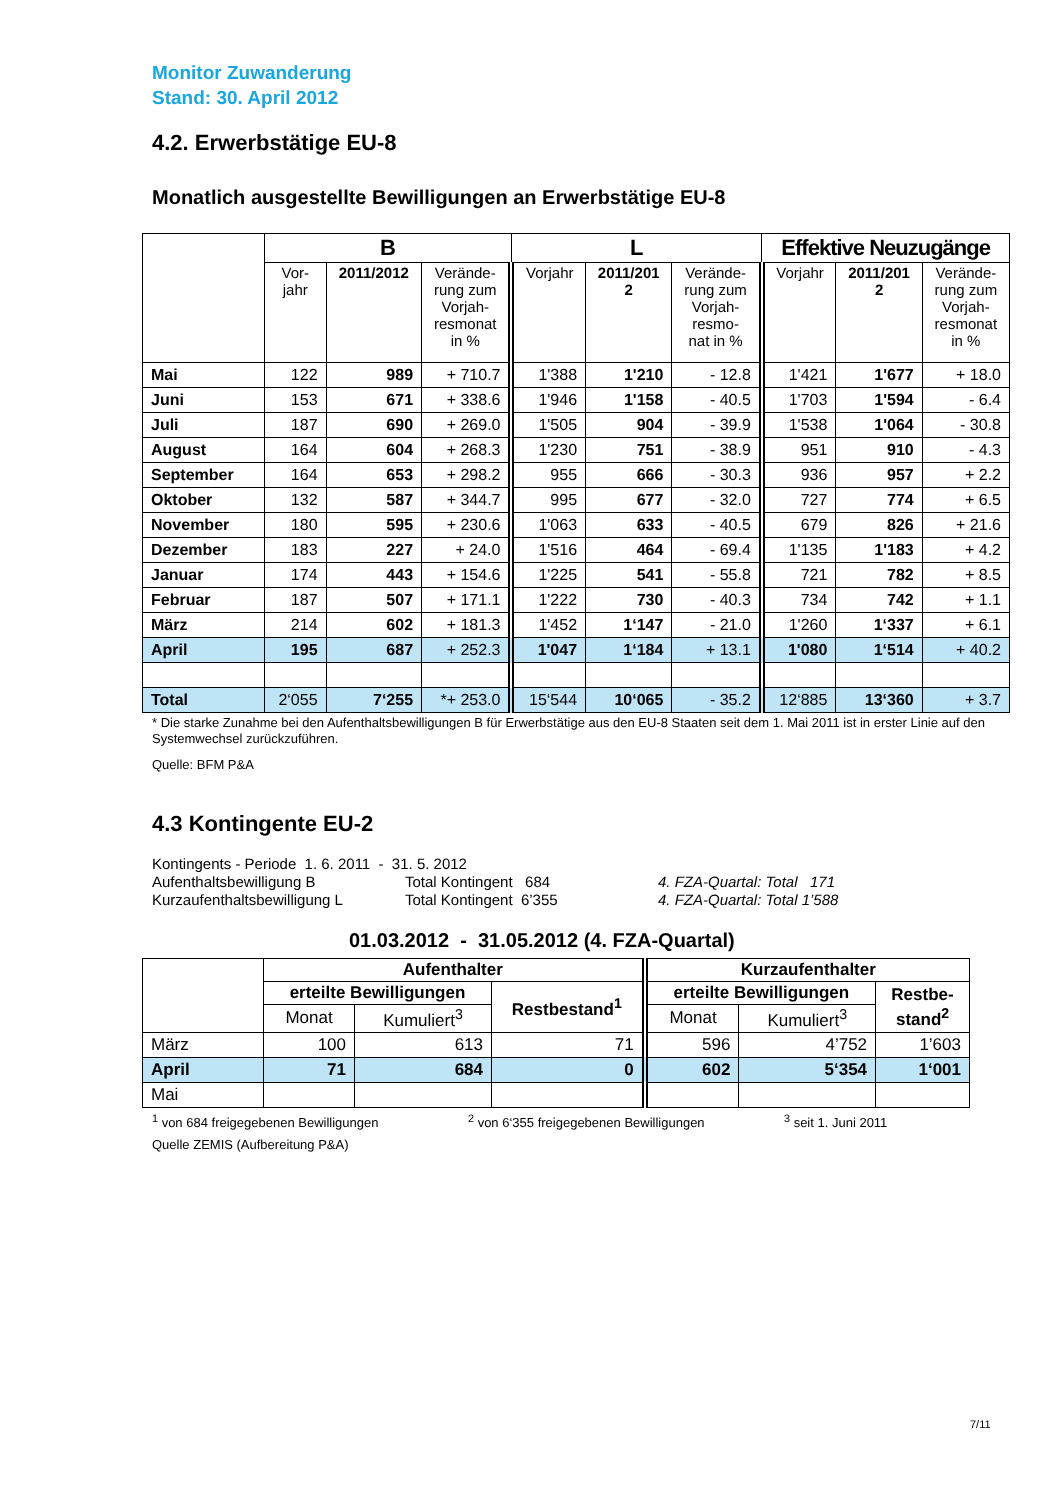Monitor Zuwanderung
Stand: 30. April 2012
4.2. Erwerbstätige EU-8
Monatlich ausgestellte Bewilligungen an Erwerbstätige EU-8
| | B | | | L | | | Effektive Neuzugänge | | |
| --- | --- | --- | --- | --- | --- | --- | --- | --- | --- |
| | Vor- jahr | 2011/2012 | Verände- rung zum Vorjah- resmonat in % | Vorjahr | 2011/201 2 | Verände- rung zum Vorjah- resmo- nat in % | Vorjahr | 2011/201 2 | Verände- rung zum Vorjah- resmonat in % |
| Mai | 122 | 989 | + 710.7 | 1'388 | 1'210 | - 12.8 | 1'421 | 1'677 | + 18.0 |
| Juni | 153 | 671 | + 338.6 | 1'946 | 1'158 | - 40.5 | 1'703 | 1'594 | - 6.4 |
| Juli | 187 | 690 | + 269.0 | 1'505 | 904 | - 39.9 | 1'538 | 1'064 | - 30.8 |
| August | 164 | 604 | + 268.3 | 1'230 | 751 | - 38.9 | 951 | 910 | - 4.3 |
| September | 164 | 653 | + 298.2 | 955 | 666 | - 30.3 | 936 | 957 | + 2.2 |
| Oktober | 132 | 587 | + 344.7 | 995 | 677 | - 32.0 | 727 | 774 | + 6.5 |
| November | 180 | 595 | + 230.6 | 1'063 | 633 | - 40.5 | 679 | 826 | + 21.6 |
| Dezember | 183 | 227 | + 24.0 | 1'516 | 464 | - 69.4 | 1'135 | 1'183 | + 4.2 |
| Januar | 174 | 443 | + 154.6 | 1'225 | 541 | - 55.8 | 721 | 782 | + 8.5 |
| Februar | 187 | 507 | + 171.1 | 1'222 | 730 | - 40.3 | 734 | 742 | + 1.1 |
| März | 214 | 602 | + 181.3 | 1'452 | 1‘147 | - 21.0 | 1'260 | 1‘337 | + 6.1 |
| April | 195 | 687 | + 252.3 | 1'047 | 1‘184 | + 13.1 | 1'080 | 1‘514 | + 40.2 |
| Total | 2‘055 | 7‘255 | *+ 253.0 | 15‘544 | 10‘065 | - 35.2 | 12‘885 | 13‘360 | + 3.7 |
* Die starke Zunahme bei den Aufenthaltsbewilligungen B für Erwerbstätige aus den EU-8 Staaten seit dem 1. Mai 2011 ist in erster Linie auf den Systemwechsel zurückzuführen.
Quelle: BFM P&A
4.3 Kontingente EU-2
Kontingents - Periode 1. 6. 2011 - 31. 5. 2012
Aufenthaltsbewilligung B
Total Kontingent 684
4. FZA-Quartal: Total 171
Kurzaufenthaltsbewilligung L
Total Kontingent 6’355
4. FZA-Quartal: Total 1’588
01.03.2012 - 31.05.2012 (4. FZA-Quartal)
| | Aufenthalter | | | Kurzaufenthalter | | |
| --- | --- | --- | --- | --- | --- | --- |
| | erteilte Bewilligungen | | Restbestand<sup>1</sup> | erteilte Bewilligungen | | Restbe- stand<sup>2</sup> |
| | Monat | Kumuliert<sup>3</sup> | | Monat | Kumuliert<sup>3</sup> | |
| März | 100 | 613 | 71 | 596 | 4’752 | 1’603 |
| April | 71 | 684 | 0 | 602 | 5‘354 | 1‘001 |
| Mai | | | | | | |
<sup>1</sup> von 684 freigegebenen Bewilligungen <sup>2</sup> von 6‘355 freigegebenen Bewilligungen <sup>3</sup> seit 1. Juni 2011
Quelle ZEMIS (Aufbereitung P&A)
7/11